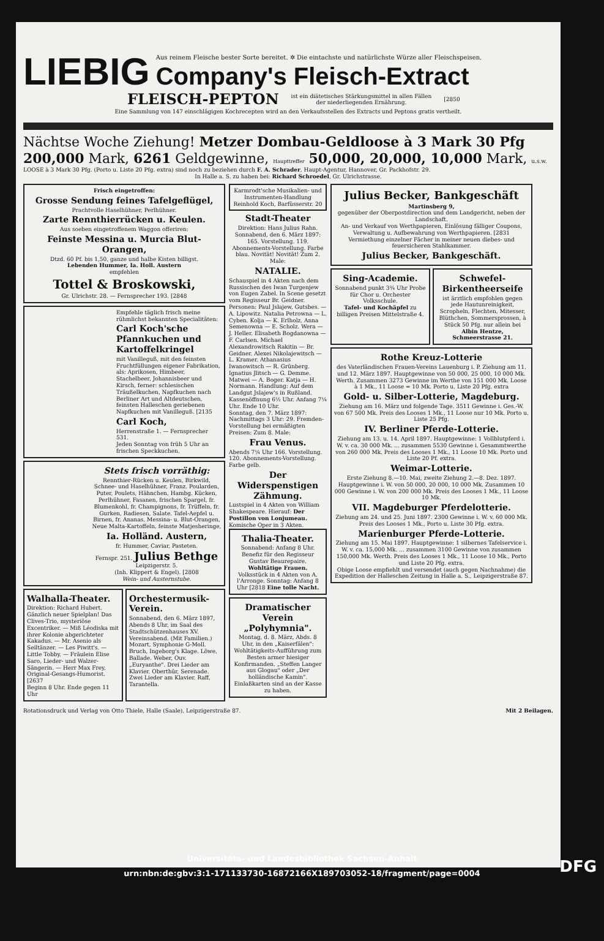LIEBIG
Aus reinem Fleische bester Sorte bereitet. ✲ Die eintachste und natürlichste Würze aller Fleischspeisen.
Company's Fleisch-Extract
FLEISCH-PEPTON ist ein diätetisches Stärkungsmittel in allen Fällen
der niederliegenden Ernährung. [2850
Eine Sammlung von 147 einschlägigen Kochrecepten wird an den Verkaufsstellen des Extracts und Peptons gratis vertheilt.
Nächtse Woche Ziehung! Metzer Dombau-Geldloose à 3 Mark 30 Pfg
200,000 Mark, 6261 Geldgewinne, Haupttreffer 50,000, 20,000, 10,000 Mark, u.s.w.
LOOSE à 3 Mark 30 Pfg. (Porto u. Liste 20 Pfg. extra) sind noch zu beziehen durch F. A. Schrader, Haupt-Agentur, Hannover, Gr. Packhofstr. 29.
In Halle a. S. zu haben bei: Richard Schroedel, Gr. Ulrichstrasse.
Frisch eingetroffen:
Grosse Sendung feines Tafelgeflügel,
Prachtvolle Haselhühner, Perlhühner.
Zarte Rennthierrücken u. Keulen.
Aus soeben eingetroffenem Waggon offeriren:
Feinste Messina u. Murcia Blut-Orangen,
Dtzd. 60 Pf. bis 1,50, ganze und halbe Kisten billigst.
Lebenden Hummer, Ia. Holl. Austern
empfehlen
Tottel & Broskowski,
Gr. Ulrichstr. 28. — Fernsprecher 193. [2848
Empfehle täglich frisch meine rühmlichst bekannten Specialitäten:
Carl Koch'sche Pfannkuchen und Kartoffelkringel
mit Vanilleguß, mit den feinsten Fruchtfüllungen eigener Fabrikation, als: Aprikosen, Himbeer, Stachelbeer, Johannisbeer und Kirsch, ferner: schlesischen Träußelkuchen, Napfkuchen nach Berliner Art und Altdeutschen, feinsten Halleschen geriebenen Napfkuchen mit Vanilleguß. [2135
Carl Koch,
Herrenstraße 1. — Fernsprecher 531.
Jeden Sonntag von früh 5 Uhr an frischen Speckkuchen.
Stets frisch vorräthig:
Rennthier-Rücken u. Keulen, Birkwild, Schnee- und Haselhühner, Franz. Poularden, Puter, Poulets, Hähnchen, Hambg. Kücken, Perlhühner, Fasanen, frischen Spargel, fr. Blumenkohl, fr. Champignons, fr. Trüffeln, fr. Gurken, Radiesen, Salate. Tafel-Aepfel u. Birnen, fr. Ananas, Messina- u. Blut-Orangen, Neue Malta-Kartoffeln, feinste Matjesheringe,
Ia. Holländ. Austern,
fr. Hummer, Caviar, Pasteten.
Fernspr. 251. Julius Bethge Leipzigerstr. 5.
(Inh. Klippert & Engel). [2808
Wein- und Austernstube.
Walhalla-Theater.
Direktion: Richard Hubert. Gänzlich neuer Spielplan! Das Clives-Trio, mysteriöse Excentriker. — Miß Léodiska mit ihrer Kolonie abgerichteter Kakadus. — Mr. Asenio als Seiltänzer. — Les Piwitt's. — Little Tobby. — Fräulein Elise Saro, Lieder- und Walzer-Sängerin. — Herr Max Frey, Original-Gesangs-Humorist. [2637
Beginn 8 Uhr. Ende gegen 11 Uhr
Orchestermusik-Verein.
Sonnabend, den 6. März 1897, Abends 8 Uhr, im Saal des Stadtschützenhauses XV. Vereinsabend. (Mit Familien.) Mozart, Symphonie G-Moll. Bruch, Ingeborg's Klage. Löwe, Ballade. Weber, Ouv. „Euryanthe". Drei Lieder am Klavier. Oberthür, Serenade. Zwei Lieder am Klavier. Raff, Tarantella.
Karmrodt'sche Musikalien- und Instrumenten-Handlung Reinhold Koch, Barfüsserstr. 20
Stadt-Theater
Direktion: Hans Julius Rahn. Sonnabend, den 6. März 1897: 165. Vorstellung. 119. Abonnements-Vorstellung. Farbe blau. Novität! Novität! Zum 2. Male:
NATALIE.
Schauspiel in 4 Akten nach dem Russischen des Iwan Turgenjew von Eugen Zabel. In Scene gesetzt vom Regisseur Br. Geidner. Personen: Paul Jslajew, Gutsbes. — A. Lipowitz. Natalia Petrowna — L. Cyben. Kolja — K. Erlholz. Anna Semenowna — E. Scholz. Wera — J. Heller. Elisabeth Bogdanowna — F. Carlsen. Michael Alexandrowitsch Rakitin — Br. Geidner. Alexei Nikolajewitsch — L. Kramer. Athanasius Iwanowitsch — R. Grünberg. Ignatius Jlitsch — G. Demme. Matwei — A. Boger. Katja — H. Normann. Handlung: Auf dem Landgut Jslajew's in Rußland. Kassenöffnung 6½ Uhr. Anfang 7¼ Uhr. Ende 10 Uhr.
Sonntag, den 7. März 1897: Nachmittags 3 Uhr: 29. Fremden-Vorstellung bei ermäßigten Preisen: Zum 8. Male:
Frau Venus.
Abends 7¼ Uhr 166. Vorstellung. 120. Abonnements-Vorstellung. Farbe gelb.
Der Widerspenstigen Zähmung.
Lustspiel in 4 Akten von William Shakespeare. Hierauf: Der Postillon von Lonjumeau. Komische Oper in 3 Akten.
Thalia-Theater.
Sonnabend: Anfang 8 Uhr. Benefiz für den Regisseur Gustav Beaurepaire. Wohltätige Frauen. Volksstück in 4 Akten von A. l'Arronge. Sonntag: Anfang 8 Uhr [2818 Eine tolle Nacht.
Dramatischer Verein „Polyhymnia".
Montag, d. 8. März, Abds. 8 Uhr, in den „Kaiserfälen": Wohltätigkeits-Aufführung zum Besten armer hiesiger Konfirmanden. „Steffen Langer aus Glogau" oder „Der holländische Kamin". Einlaßkarten sind an der Kasse zu haben.
Julius Becker, Bankgeschäft
Martinsberg 9,
gegenüber der Oberpostdirection und dem Landgericht, neben der Landschaft.
An- und Verkauf von Werthpapieren, Einlösung fälliger Coupons, Verwaltung u. Aufbewahrung von Werthpapieren. [2831
Vermiethung einzelner Fächer in meiner neuen diebes- und feuersicheren Stahlkammer.
Julius Becker, Bankgeschäft.
Sing-Academie.
Sonnabend punkt 3¾ Uhr Probe für Chor u. Orchester Volksschule.
Tafel- und Kochäpfel zu billigen Preisen Mittelstraße 4.
Schwefel-Birkentheerseife
ist ärztlich empfohlen gegen jede Hautunreinigkeit, Scropheln, Flechten, Mitesser, Blüthchen, Sommersprossen, à Stück 50 Pfg. nur allein bei Albin Hentze, Schmeerstrasse 21.
Rothe Kreuz-Lotterie
des Vaterländischen Frauen-Vereins Lauenburg i. P. Ziehung am 11. und 12. März 1897. Hauptgewinne von 50 000, 25 000, 10 000 Mk. Werth. Zusammen 3273 Gewinne im Werthe von 151 000 Mk. Loose à 1 Mk., 11 Loose = 10 Mk. Porto u. Liste 20 Pfg. extra
Gold- u. Silber-Lotterie, Magdeburg.
Ziehung am 16. März und folgende Tage. 3511 Gewinne i. Ges.-W. von 67 500 Mk. Preis des Looses 1 Mk., 11 Loose nur 10 Mk. Porto u. Liste 25 Pfg.
IV. Berliner Pferde-Lotterie.
Ziehung am 13. u. 14. April 1897. Hauptgewinne: 1 Vollblutpferd i. W. v. ca. 30 000 Mk. ... zusammen 5530 Gewinne i. Gesammtwerthe von 260 000 Mk. Preis des Looses 1 Mk., 11 Loose 10 Mk. Porto und Liste 20 Pf. extra.
Weimar-Lotterie.
Erste Ziehung 8.—10. Mai, zweite Ziehung 2.—8. Dez. 1897. Hauptgewinne i. W. von 50 000, 20 000, 10 000 Mk. Zusammen 10 000 Gewinne i. W. von 200 000 Mk. Preis des Looses 1 Mk., 11 Loose 10 Mk.
VII. Magdeburger Pferdelotterie.
Ziehung am 24. und 25. Juni 1897. 2300 Gewinne i. W. v. 60 000 Mk. Preis des Looses 1 Mk., Porto u. Liste 30 Pfg. extra.
Marienburger Pferde-Lotterie.
Ziehung am 15. Mai 1897. Hauptgewinne: 1 silbernes Tafelservice i. W. v. ca. 15,000 Mk. ... zusammen 3100 Gewinne von zusammen 150,000 Mk. Werth. Preis des Looses 1 Mk., 11 Loose 10 Mk., Porto und Liste 20 Pfg. extra.
Obige Loose empfiehlt und versendet (auch gegen Nachnahme) die Expedition der Halleschen Zeitung in Halle a. S., Leipzigerstraße 87.
Rotationsdruck und Verlag von Otto Thiele, Halle (Saale), Leipzigerstraße 87. Mit 2 Beilagen.
Universitäts- und Landesbibliothek Sachsen-Anhalt
urn:nbn:de:gbv:3:1-171133730-16872166X189703052-18/fragment/page=0004
DFG